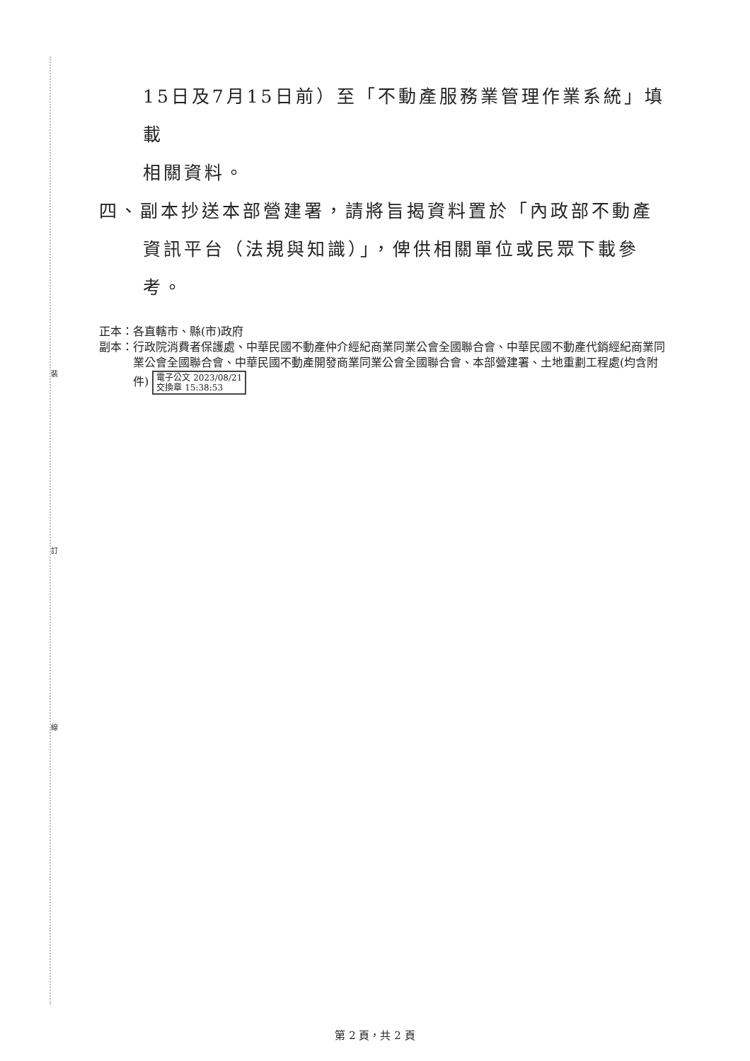裝
訂
線
15日及7月15日前）至「不動產服務業管理作業系統」填載
相關資料。
四、副本抄送本部營建署，請將旨揭資料置於「內政部不動產
資訊平台（法規與知識）」，俾供相關單位或民眾下載參
考。
正本： 各直轄市、縣(市)政府
副本： 行政院消費者保護處、中華民國不動產仲介經紀商業同業公會全國聯合會、中華民國不動產代銷經紀商業同業公會全國聯合會、中華民國不動產開發商業同業公會全國聯合會、本部營建署、土地重劃工程處(均含附件) 電子公文 2023/08/21
交換章 15:38:53
第 2 頁，共 2 頁